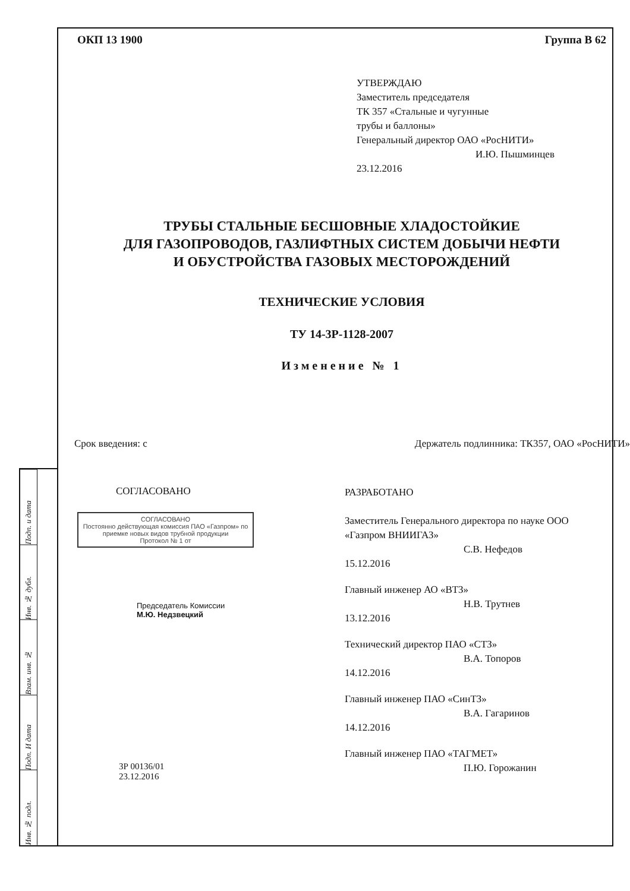Подп. и дата
Инв. № дубл.
Взам. инв. №
Подп. И дата
Инв. № подл.
ОКП 13 1900 Группа В 62
УТВЕРЖДАЮ
Заместитель председателя
ТК 357 «Стальные и чугунные
трубы и баллоны»
Генеральный директор ОАО «РосНИТИ»
И.Ю. Пышминцев
23.12.2016
ТРУБЫ СТАЛЬНЫЕ БЕСШОВНЫЕ ХЛАДОСТОЙКИЕ
ДЛЯ ГАЗОПРОВОДОВ, ГАЗЛИФТНЫХ СИСТЕМ ДОБЫЧИ НЕФТИ
И ОБУСТРОЙСТВА ГАЗОВЫХ МЕСТОРОЖДЕНИЙ
ТЕХНИЧЕСКИЕ УСЛОВИЯ
ТУ 14-3Р-1128-2007
Изменение № 1
Срок введения: с Держатель подлинника: ТК357, ОАО «РосНИТИ»
СОГЛАСОВАНО
СОГЛАСОВАНО
Постоянно действующая комиссия ПАО «Газпром» по приемке новых видов трубной продукции
Протокол № 1 от
Председатель Комиссии
М.Ю. Недзвецкий
3Р 00136/01
23.12.2016
РАЗРАБОТАНО
Заместитель Генерального директора по науке ООО «Газпром ВНИИГАЗ»
С.В. Нефедов
15.12.2016
Главный инженер АО «ВТЗ»
Н.В. Трутнев
13.12.2016
Технический директор ПАО «СТЗ»
В.А. Топоров
14.12.2016
Главный инженер ПАО «СинТЗ»
В.А. Гагаринов
14.12.2016
Главный инженер ПАО «ТАГМЕТ»
П.Ю. Горожанин